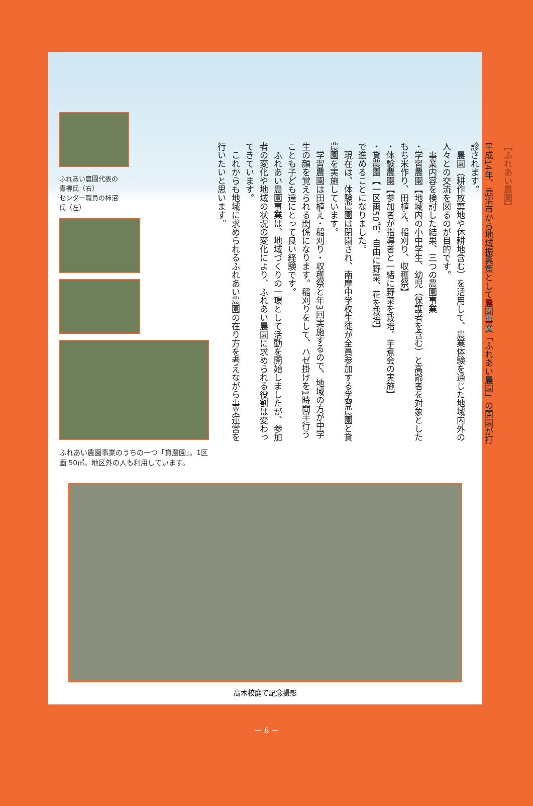ふれあい農園代表の
青柳氏（右）
センター職員の柿沼
氏（左）
ふれあい農園事業のうちの一つ「貸農園」。1区画 50㎡。地区外の人も利用しています。
【ふれあい農園】
平成14年、鹿沼市から地域振興策として農園事業「ふれあい農園」の開園が打診されます。
　農園（耕作放棄地や休耕地含む）を活用して、農業体験を通じた地域内外の人々との交流を図るのが目的です。
　事業内容を検討した結果、三つの農園事業
・学習農園【地域内の小中学生、幼児（保護者を含む）と高齢者を対象としたもち米作り、田植え、稲刈り、収穫祭】
・体験農園【参加者が指導者と一緒に野菜を栽培。芋煮会の実施】
・貸農園【一区画50㎡。自由に野菜、花を栽培】
で進めることになりました。
　現在は、体験農園は閉園され、南摩中学校生徒が全員参加する学習農園と貸農園を実施しています。
　学習農園は田植え・稲刈り・収穫祭と年3回実施するので、地域の方が中学生の顔を覚えられる関係になります。稲刈りをして、ハゼ掛けを1時間半行うことも子ども達にとって良い経験です。
　ふれあい農園事業は、地域づくりの一環として活動を開始しましたが、参加者の変化や地域の状況の変化により、ふれあい農園に求められる役割は変わってきています。
　これからも地域に求められるふれあい農園の在り方を考えながら事業運営を行いたいと思います。
高木校庭で記念撮影
－ 6 －